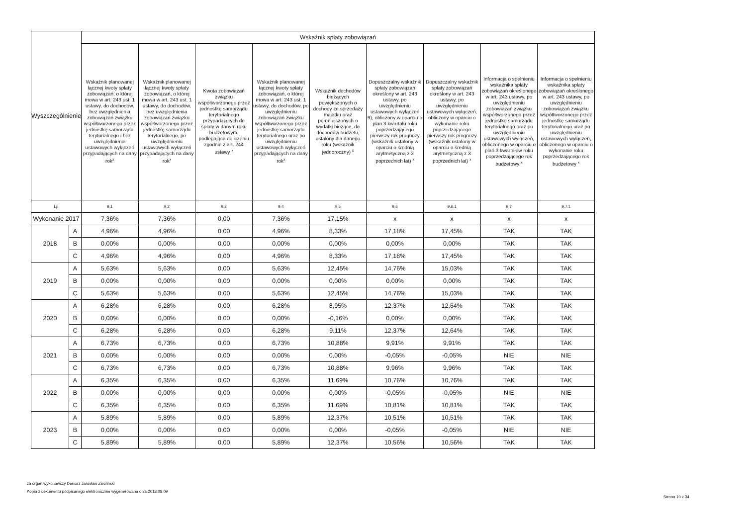| Wyszczególnienie | | Wskaźnik spłaty zobowiązań | | | | | | | | |
| --- | --- | --- | --- | --- | --- | --- | --- | --- | --- | --- |
| | | Wskaźnik planowanej łącznej kwoty spłaty zobowiązań, o której mowa w art. 243 ust. 1 ustawy, do dochodów, bez uwzględnienia zobowiązań związku współtworzonego przez jednostkę samorządu terytorialnego i bez uwzględnienia ustawowych wyłączeń przypadających na dany rok<sup>x</sup> | Wskaźnik planowanej łącznej kwoty spłaty zobowiązań, o której mowa w art. 243 ust. 1 ustawy, do dochodów, bez uwzględnienia zobowiązań związku współtworzonego przez jednostkę samorządu terytorialnego, po uwzględnieniu ustawowych wyłączeń przypadających na dany rok<sup>x</sup> | Kwota zobowiązań związku współtworzonego przez jednostkę samorządu terytorialnego przypadających do spłaty w danym roku budżetowym, podlegająca doliczeniu zgodnie z art. 244 ustawy <sup>x</sup> | Wskaźnik planowanej łącznej kwoty spłaty zobowiązań, o której mowa w art. 243 ust. 1 ustawy, do dochodów, po uwzględnieniu zobowiązań związku współtworzonego przez jednostkę samorządu terytorialnego oraz po uwzględnieniu ustawowych wyłączeń przypadających na dany rok<sup>x</sup> | Wskaźnik dochodów bieżących powiększonych o dochody ze sprzedaży majątku oraz pomniejszonych o wydatki bieżące, do dochodów budżetu, ustalony dla danego roku (wskaźnik jednoroczny) <sup>x</sup> | Dopuszczalny wskaźnik spłaty zobowiązań określony w art. 243 ustawy, po uwzględnieniu ustawowych wyłączeń 9), obliczony w oparciu o plan 3 kwartału roku poprzedzającego pierwszy rok prognozy (wskaźnik ustalony w oparciu o średnią arytmetyczną z 3 poprzednich lat) <sup>x</sup> | Dopuszczalny wskaźnik spłaty zobowiązań określony w art. 243 ustawy, po uwzględnieniu ustawowych wyłączeń, obliczony w oparciu o wykonanie roku poprzedzającego pierwszy rok prognozy (wskaźnik ustalony w oparciu o średnią arytmetyczną z 3 poprzednich lat) <sup>x</sup> | Informacja o spełnieniu wskaźnika spłaty zobowiązań określonego w art. 243 ustawy, po uwzględnieniu zobowiązań związku współtworzonego przez jednostkę samorządu terytorialnego oraz po uwzględnieniu ustawowych wyłączeń, obliczonego w oparciu o plan 3 kwartałów roku poprzedzającego rok budżetowy <sup>x</sup> | Informacja o spełnieniu wskaźnika spłaty zobowiązań określonego w art. 243 ustawy, po uwzględnieniu zobowiązań związku współtworzonego przez jednostkę samorządu terytorialnego oraz po uwzględnieniu ustawowych wyłączeń, obliczonego w oparciu o wykonanie roku poprzedzającego rok budżetowy <sup>x</sup> |
| Lp | | 9.1 | 9.2 | 9.3 | 9.4 | 9.5 | 9.6 | 9.6.1 | 9.7 | 9.7.1 |
| Wykonanie 2017 | | 7,36% | 7,36% | 0,00 | 7,36% | 17,15% | x | x | x | x |
| 2018 | A | 4,96% | 4,96% | 0,00 | 4,96% | 8,33% | 17,18% | 17,45% | TAK | TAK |
| | B | 0,00% | 0,00% | 0,00 | 0,00% | 0,00% | 0,00% | 0,00% | TAK | TAK |
| | C | 4,96% | 4,96% | 0,00 | 4,96% | 8,33% | 17,18% | 17,45% | TAK | TAK |
| 2019 | A | 5,63% | 5,63% | 0,00 | 5,63% | 12,45% | 14,76% | 15,03% | TAK | TAK |
| | B | 0,00% | 0,00% | 0,00 | 0,00% | 0,00% | 0,00% | 0,00% | TAK | TAK |
| | C | 5,63% | 5,63% | 0,00 | 5,63% | 12,45% | 14,76% | 15,03% | TAK | TAK |
| 2020 | A | 6,28% | 6,28% | 0,00 | 6,28% | 8,95% | 12,37% | 12,64% | TAK | TAK |
| | B | 0,00% | 0,00% | 0,00 | 0,00% | -0,16% | 0,00% | 0,00% | TAK | TAK |
| | C | 6,28% | 6,28% | 0,00 | 6,28% | 9,11% | 12,37% | 12,64% | TAK | TAK |
| 2021 | A | 6,73% | 6,73% | 0,00 | 6,73% | 10,88% | 9,91% | 9,91% | TAK | TAK |
| | B | 0,00% | 0,00% | 0,00 | 0,00% | 0,00% | -0,05% | -0,05% | NIE | NIE |
| | C | 6,73% | 6,73% | 0,00 | 6,73% | 10,88% | 9,96% | 9,96% | TAK | TAK |
| 2022 | A | 6,35% | 6,35% | 0,00 | 6,35% | 11,69% | 10,76% | 10,76% | TAK | TAK |
| | B | 0,00% | 0,00% | 0,00 | 0,00% | 0,00% | -0,05% | -0,05% | NIE | NIE |
| | C | 6,35% | 6,35% | 0,00 | 6,35% | 11,69% | 10,81% | 10,81% | TAK | TAK |
| 2023 | A | 5,89% | 5,89% | 0,00 | 5,89% | 12,37% | 10,51% | 10,51% | TAK | TAK |
| | B | 0,00% | 0,00% | 0,00 | 0,00% | 0,00% | -0,05% | -0,05% | NIE | NIE |
| | C | 5,89% | 5,89% | 0,00 | 5,89% | 12,37% | 10,56% | 10,56% | TAK | TAK |
za organ wykonawczy Dariusz Jarosław Zwoliński
Kopia z dokumentu podpisanego elektronicznie wygenerowana dnia 2018.08.09
Strona 10 z 34